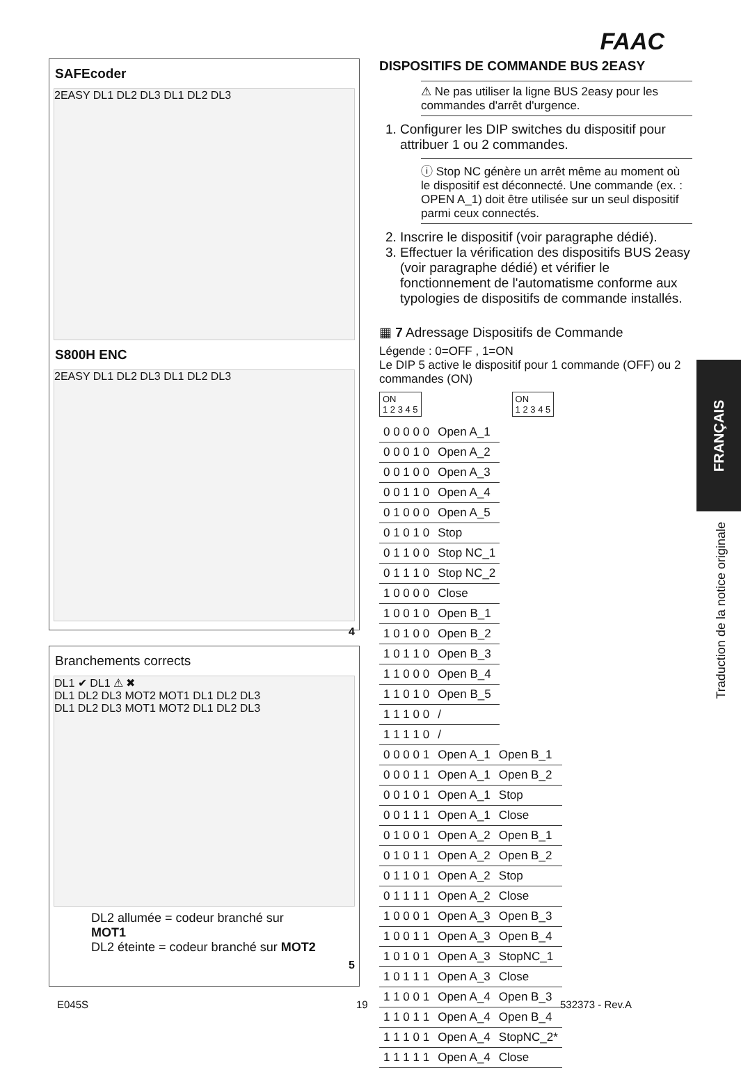FAAC
SAFEcoder
2EASY DL1 DL2 DL3 DL1 DL2 DL3
S800H ENC
2EASY DL1 DL2 DL3 DL1 DL2 DL3
4
Branchements corrects
DL1 ✔ DL1 ⚠ ✖
DL1 DL2 DL3 MOT2 MOT1 DL1 DL2 DL3
DL1 DL2 DL3 MOT1 MOT2 DL1 DL2 DL3
DL2 allumée = codeur branché sur MOT1
DL2 éteinte = codeur branché sur MOT2
5
DISPOSITIFS DE COMMANDE BUS 2EASY
⚠ Ne pas utiliser la ligne BUS 2easy pour les commandes d'arrêt d'urgence.
1. Configurer les DIP switches du dispositif pour attribuer 1 ou 2 commandes.
ⓘ Stop NC génère un arrêt même au moment où le dispositif est déconnecté. Une commande (ex. : OPEN A_1) doit être utilisée sur un seul dispositif parmi ceux connectés.
2. Inscrire le dispositif (voir paragraphe dédié).
3. Effectuer la vérification des dispositifs BUS 2easy (voir paragraphe dédié) et vérifier le fonctionnement de l'automatisme conforme aux typologies de dispositifs de commande installés.
▦ 7 Adressage Dispositifs de Commande
Légende : 0=OFF , 1=ON
Le DIP 5 active le dispositif pour 1 commande (OFF) ou 2 commandes (ON)
ON
1 2 3 4 5
ON
1 2 3 4 5
| 0 0 0 0 0 | Open A_1 |
| 0 0 0 1 0 | Open A_2 |
| 0 0 1 0 0 | Open A_3 |
| 0 0 1 1 0 | Open A_4 |
| 0 1 0 0 0 | Open A_5 |
| 0 1 0 1 0 | Stop |
| 0 1 1 0 0 | Stop NC_1 |
| 0 1 1 1 0 | Stop NC_2 |
| 1 0 0 0 0 | Close |
| 1 0 0 1 0 | Open B_1 |
| 1 0 1 0 0 | Open B_2 |
| 1 0 1 1 0 | Open B_3 |
| 1 1 0 0 0 | Open B_4 |
| 1 1 0 1 0 | Open B_5 |
| 1 1 1 0 0 | / |
| 1 1 1 1 0 | / |
| 0 0 0 0 1 | Open A_1 | Open B_1 |
| 0 0 0 1 1 | Open A_1 | Open B_2 |
| 0 0 1 0 1 | Open A_1 | Stop |
| 0 0 1 1 1 | Open A_1 | Close |
| 0 1 0 0 1 | Open A_2 | Open B_1 |
| 0 1 0 1 1 | Open A_2 | Open B_2 |
| 0 1 1 0 1 | Open A_2 | Stop |
| 0 1 1 1 1 | Open A_2 | Close |
| 1 0 0 0 1 | Open A_3 | Open B_3 |
| 1 0 0 1 1 | Open A_3 | Open B_4 |
| 1 0 1 0 1 | Open A_3 | StopNC_1 |
| 1 0 1 1 1 | Open A_3 | Close |
| 1 1 0 0 1 | Open A_4 | Open B_3 |
| 1 1 0 1 1 | Open A_4 | Open B_4 |
| 1 1 1 0 1 | Open A_4 | StopNC_2* |
| 1 1 1 1 1 | Open A_4 | Close |
FRANÇAIS
Traduction de la notice originale
E045S 19 532373 - Rev.A